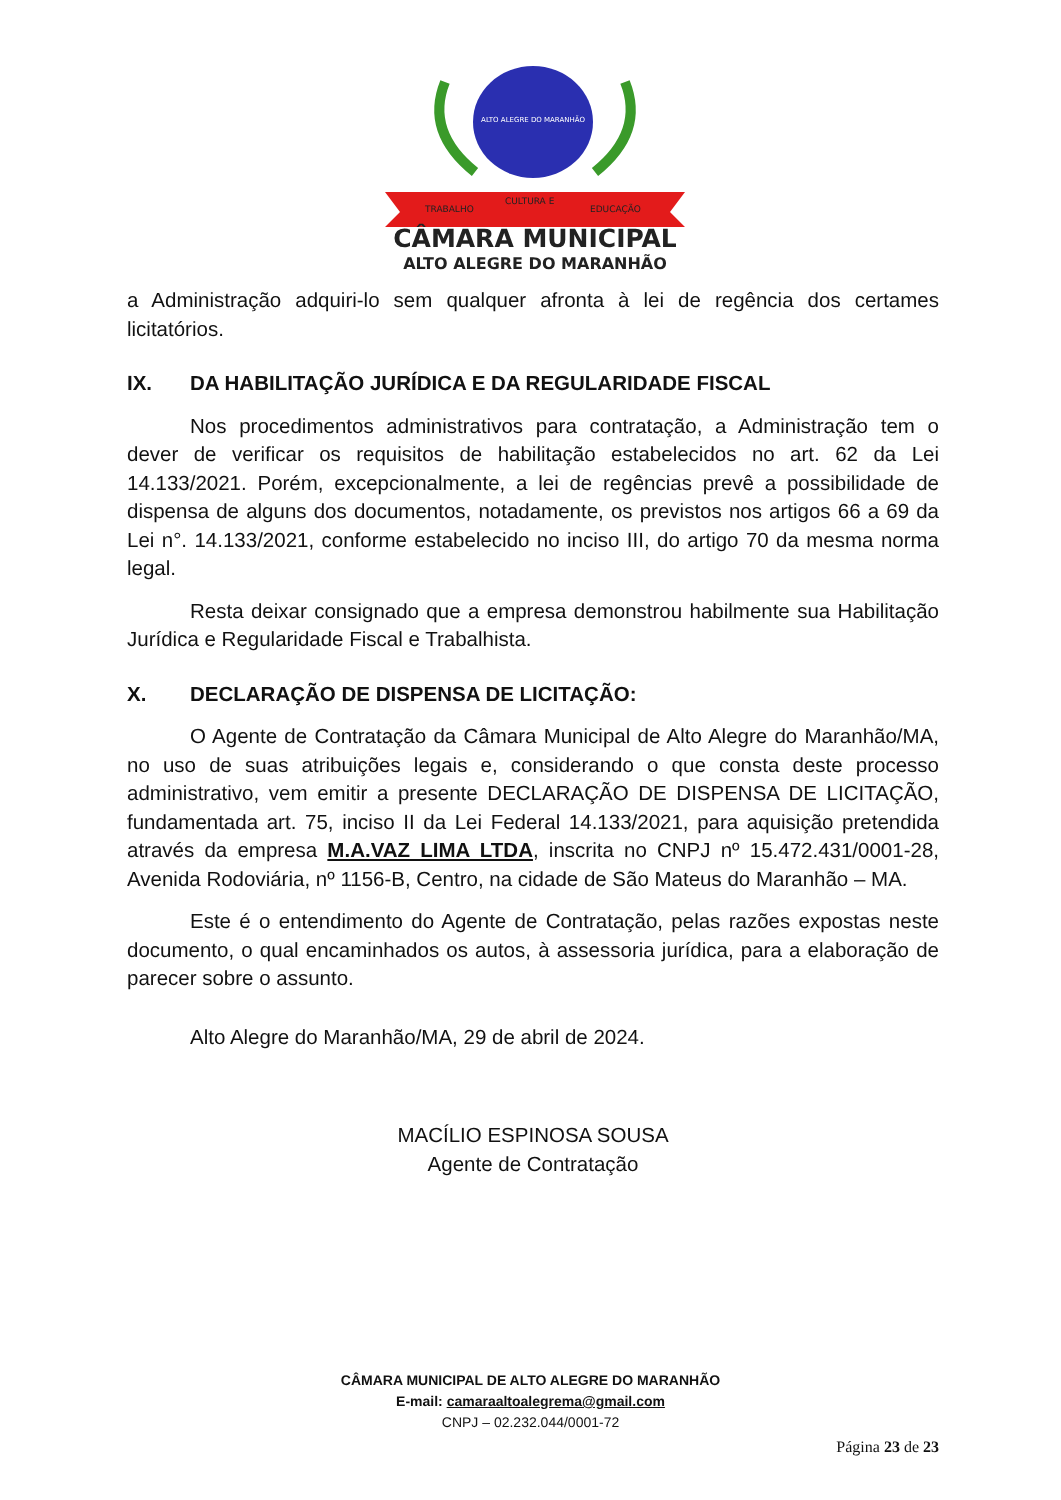ALTO ALEGRE DO MARANHÃO
TRABALHO
CULTURA E
EDUCAÇÃO
CÂMARA MUNICIPAL
ALTO ALEGRE DO MARANHÃO
a Administração adquiri-lo sem qualquer afronta à lei de regência dos certames licitatórios.
IX. DA HABILITAÇÃO JURÍDICA E DA REGULARIDADE FISCAL
Nos procedimentos administrativos para contratação, a Administração tem o dever de verificar os requisitos de habilitação estabelecidos no art. 62 da Lei 14.133/2021. Porém, excepcionalmente, a lei de regências prevê a possibilidade de dispensa de alguns dos documentos, notadamente, os previstos nos artigos 66 a 69 da Lei n°. 14.133/2021, conforme estabelecido no inciso III, do artigo 70 da mesma norma legal.
Resta deixar consignado que a empresa demonstrou habilmente sua Habilitação Jurídica e Regularidade Fiscal e Trabalhista.
X. DECLARAÇÃO DE DISPENSA DE LICITAÇÃO:
O Agente de Contratação da Câmara Municipal de Alto Alegre do Maranhão/MA, no uso de suas atribuições legais e, considerando o que consta deste processo administrativo, vem emitir a presente DECLARAÇÃO DE DISPENSA DE LICITAÇÃO, fundamentada art. 75, inciso II da Lei Federal 14.133/2021, para aquisição pretendida através da empresa M.A.VAZ LIMA LTDA, inscrita no CNPJ nº 15.472.431/0001-28, Avenida Rodoviária, nº 1156-B, Centro, na cidade de São Mateus do Maranhão – MA.
Este é o entendimento do Agente de Contratação, pelas razões expostas neste documento, o qual encaminhados os autos, à assessoria jurídica, para a elaboração de parecer sobre o assunto.
Alto Alegre do Maranhão/MA, 29 de abril de 2024.
MACÍLIO ESPINOSA SOUSA
Agente de Contratação
CÂMARA MUNICIPAL DE ALTO ALEGRE DO MARANHÃO
E-mail: camaraaltoalegrema@gmail.com
CNPJ – 02.232.044/0001-72
Página 23 de 23